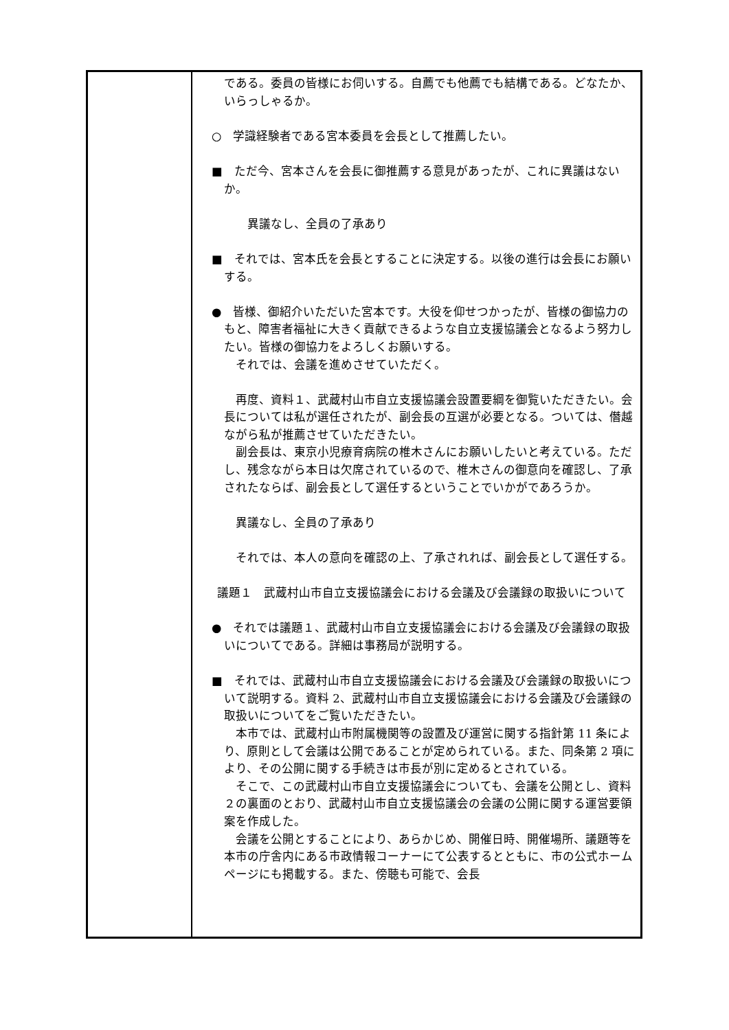| | である。委員の皆様にお伺いする。自薦でも他薦でも結構である。どなたか、いらっしゃるか。 ○ 学識経験者である宮本委員を会長として推薦したい。 ■ ただ今、宮本さんを会長に御推薦する意見があったが、これに異議はないか。 異議なし、全員の了承あり ■ それでは、宮本氏を会長とすることに決定する。以後の進行は会長にお願いする。 ● 皆様、御紹介いただいた宮本です。大役を仰せつかったが、皆様の御協力のもと、障害者福祉に大きく貢献できるような自立支援協議会となるよう努力したい。皆様の御協力をよろしくお願いする。 それでは、会議を進めさせていただく。 再度、資料１、武蔵村山市自立支援協議会設置要綱を御覧いただきたい。会長については私が選任されたが、副会長の互選が必要となる。ついては、僭越ながら私が推薦させていただきたい。 副会長は、東京小児療育病院の椎木さんにお願いしたいと考えている。ただし、残念ながら本日は欠席されているので、椎木さんの御意向を確認し、了承されたならば、副会長として選任するということでいかがであろうか。 異議なし、全員の了承あり それでは、本人の意向を確認の上、了承されれば、副会長として選任する。 議題１ 武蔵村山市自立支援協議会における会議及び会議録の取扱いについて ● それでは議題１、武蔵村山市自立支援協議会における会議及び会議録の取扱いについてである。詳細は事務局が説明する。 ■ それでは、武蔵村山市自立支援協議会における会議及び会議録の取扱いについて説明する。資料 2、武蔵村山市自立支援協議会における会議及び会議録の取扱いについてをご覧いただきたい。 本市では、武蔵村山市附属機関等の設置及び運営に関する指針第 11 条により、原則として会議は公開であることが定められている。また、同条第 2 項により、その公開に関する手続きは市長が別に定めるとされている。 そこで、この武蔵村山市自立支援協議会についても、会議を公開とし、資料２の裏面のとおり、武蔵村山市自立支援協議会の会議の公開に関する運営要領案を作成した。 会議を公開とすることにより、あらかじめ、開催日時、開催場所、議題等を本市の庁舎内にある市政情報コーナーにて公表するとともに、市の公式ホームページにも掲載する。また、傍聴も可能で、会長 |